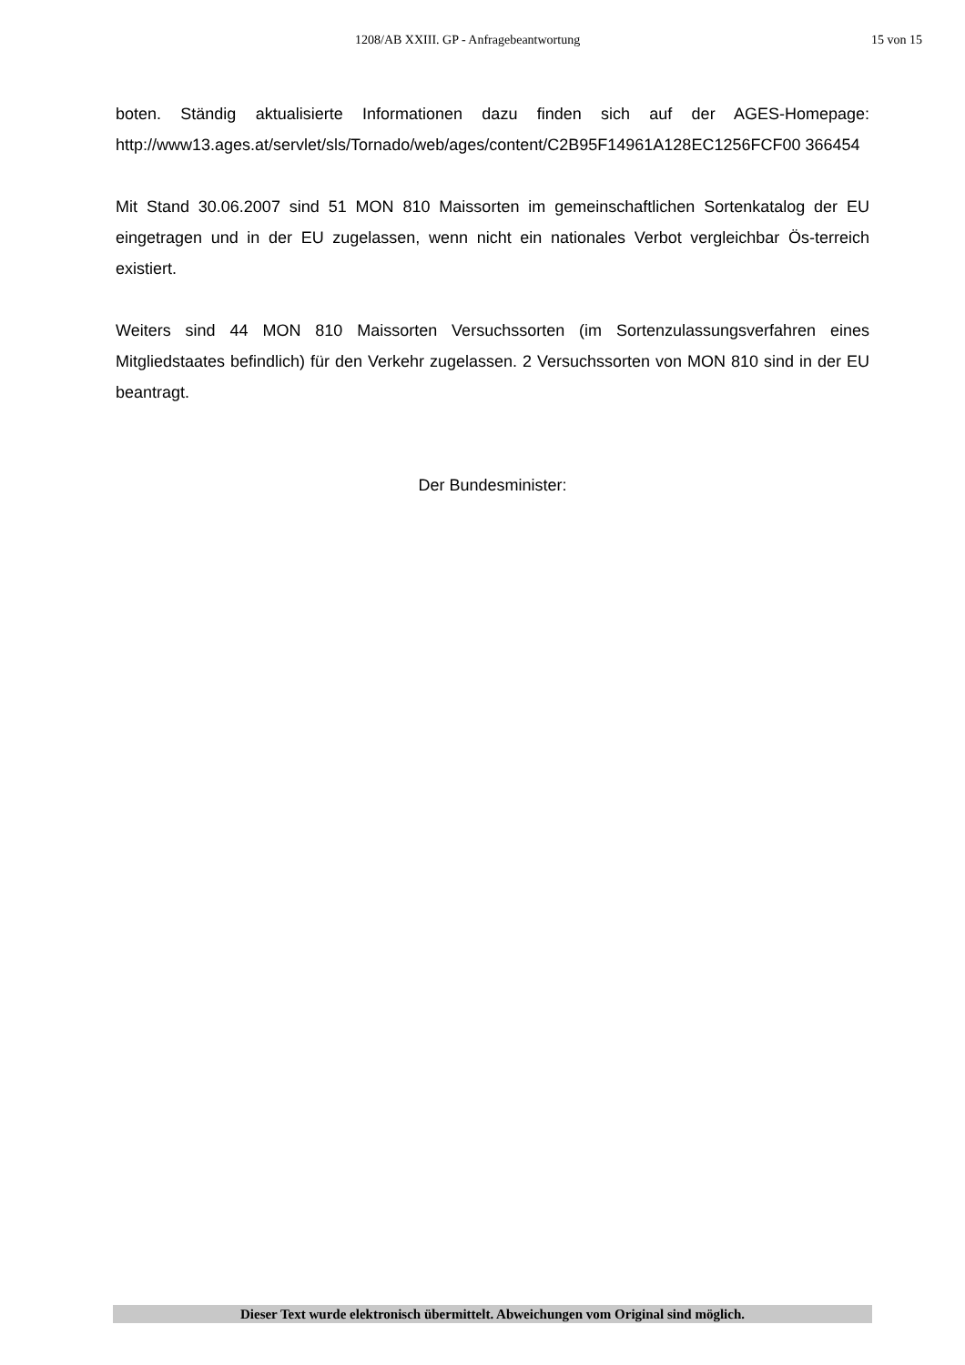1208/AB XXIII. GP - Anfragebeantwortung 15 von 15
boten. Ständig aktualisierte Informationen dazu finden sich auf der AGES-Homepage: http://www13.ages.at/servlet/sls/Tornado/web/ages/content/C2B95F14961A128EC1256FCF00 366454
Mit Stand 30.06.2007 sind 51 MON 810 Maissorten im gemeinschaftlichen Sortenkatalog der EU eingetragen und in der EU zugelassen, wenn nicht ein nationales Verbot vergleichbar Ös-terreich existiert.
Weiters sind 44 MON 810 Maissorten Versuchssorten (im Sortenzulassungsverfahren eines Mitgliedstaates befindlich) für den Verkehr zugelassen. 2 Versuchssorten von MON 810 sind in der EU beantragt.
Der Bundesminister:
Dieser Text wurde elektronisch übermittelt. Abweichungen vom Original sind möglich.